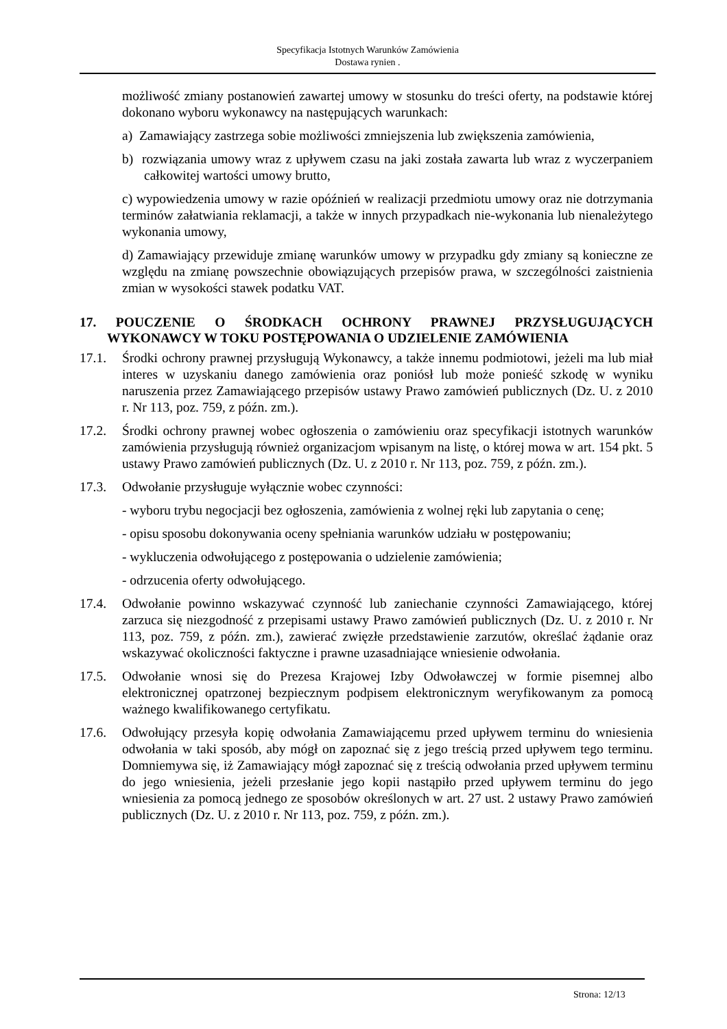Specyfikacja Istotnych Warunków Zamówienia
Dostawa rynien .
możliwość zmiany postanowień zawartej umowy w stosunku do treści oferty, na podstawie której dokonano wyboru wykonawcy na następujących warunkach:
a) Zamawiający zastrzega sobie możliwości zmniejszenia lub zwiększenia zamówienia,
b) rozwiązania umowy wraz z upływem czasu na jaki została zawarta lub wraz z wyczerpaniem całkowitej wartości umowy brutto,
c) wypowiedzenia umowy w razie opóźnień w realizacji przedmiotu umowy oraz nie dotrzymania terminów załatwiania reklamacji, a także w innych przypadkach nie-wykonania lub nienależytego wykonania umowy,
d) Zamawiający przewiduje zmianę warunków umowy w przypadku gdy zmiany są konieczne ze względu na zmianę powszechnie obowiązujących przepisów prawa, w szczególności zaistnienia zmian w wysokości stawek podatku VAT.
17. POUCZENIE O ŚRODKACH OCHRONY PRAWNEJ PRZYSŁUGUJĄCYCH WYKONAWCY W TOKU POSTĘPOWANIA O UDZIELENIE ZAMÓWIENIA
17.1. Środki ochrony prawnej przysługują Wykonawcy, a także innemu podmiotowi, jeżeli ma lub miał interes w uzyskaniu danego zamówienia oraz poniósł lub może ponieść szkodę w wyniku naruszenia przez Zamawiającego przepisów ustawy Prawo zamówień publicznych (Dz. U. z 2010 r. Nr 113, poz. 759, z późn. zm.).
17.2. Środki ochrony prawnej wobec ogłoszenia o zamówieniu oraz specyfikacji istotnych warunków zamówienia przysługują również organizacjom wpisanym na listę, o której mowa w art. 154 pkt. 5 ustawy Prawo zamówień publicznych (Dz. U. z 2010 r. Nr 113, poz. 759, z późn. zm.).
17.3. Odwołanie przysługuje wyłącznie wobec czynności:
- wyboru trybu negocjacji bez ogłoszenia, zamówienia z wolnej ręki lub zapytania o cenę;
- opisu sposobu dokonywania oceny spełniania warunków udziału w postępowaniu;
- wykluczenia odwołującego z postępowania o udzielenie zamówienia;
- odrzucenia oferty odwołującego.
17.4. Odwołanie powinno wskazywać czynność lub zaniechanie czynności Zamawiającego, której zarzuca się niezgodność z przepisami ustawy Prawo zamówień publicznych (Dz. U. z 2010 r. Nr 113, poz. 759, z późn. zm.), zawierać zwięzłe przedstawienie zarzutów, określać żądanie oraz wskazywać okoliczności faktyczne i prawne uzasadniające wniesienie odwołania.
17.5. Odwołanie wnosi się do Prezesa Krajowej Izby Odwoławczej w formie pisemnej albo elektronicznej opatrzonej bezpiecznym podpisem elektronicznym weryfikowanym za pomocą ważnego kwalifikowanego certyfikatu.
17.6. Odwołujący przesyła kopię odwołania Zamawiającemu przed upływem terminu do wniesienia odwołania w taki sposób, aby mógł on zapoznać się z jego treścią przed upływem tego terminu. Domniemywa się, iż Zamawiający mógł zapoznać się z treścią odwołania przed upływem terminu do jego wniesienia, jeżeli przesłanie jego kopii nastąpiło przed upływem terminu do jego wniesienia za pomocą jednego ze sposobów określonych w art. 27 ust. 2 ustawy Prawo zamówień publicznych (Dz. U. z 2010 r. Nr 113, poz. 759, z późn. zm.).
Strona: 12/13